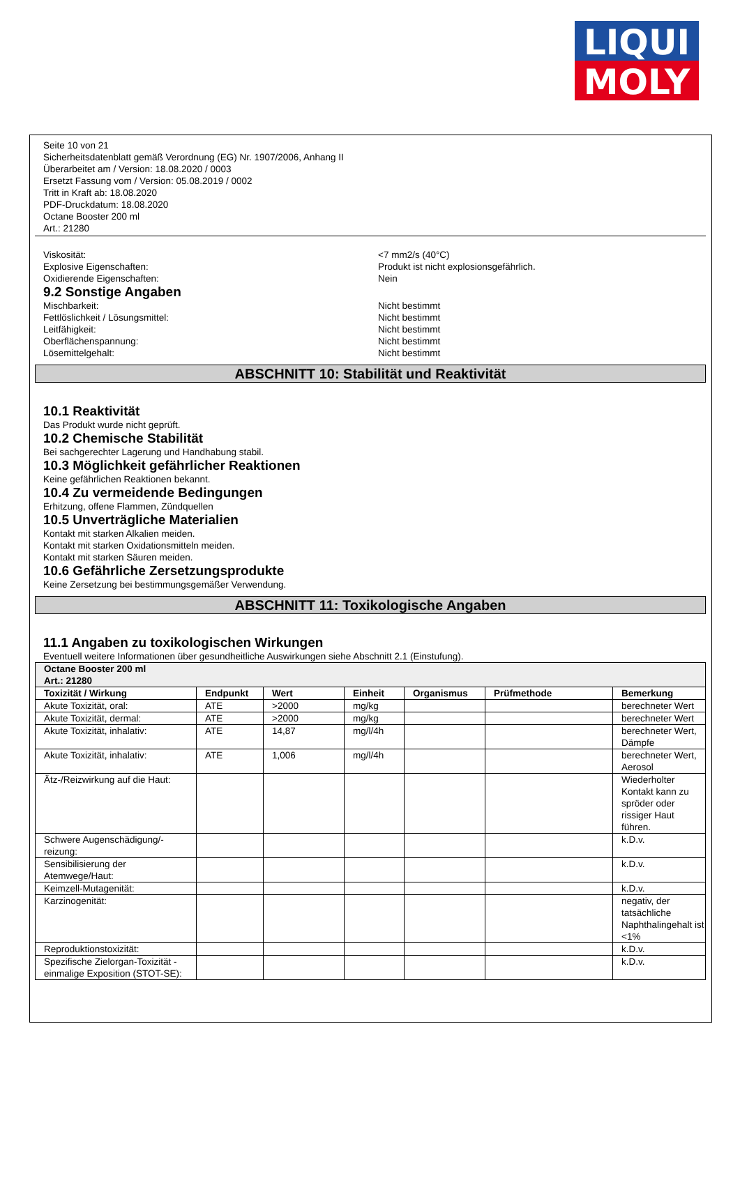LIQUI
MOLY
Seite 10 von 21
Sicherheitsdatenblatt gemäß Verordnung (EG) Nr. 1907/2006, Anhang II
Überarbeitet am / Version: 18.08.2020 / 0003
Ersetzt Fassung vom / Version: 05.08.2019 / 0002
Tritt in Kraft ab: 18.08.2020
PDF-Druckdatum: 18.08.2020
Octane Booster 200 ml
Art.: 21280
Viskosität: <7 mm2/s (40°C)
Explosive Eigenschaften: Produkt ist nicht explosionsgefährlich.
Oxidierende Eigenschaften: Nein
9.2 Sonstige Angaben
Mischbarkeit: Nicht bestimmt
Fettlöslichkeit / Lösungsmittel: Nicht bestimmt
Leitfähigkeit: Nicht bestimmt
Oberflächenspannung: Nicht bestimmt
Lösemittelgehalt: Nicht bestimmt
ABSCHNITT 10: Stabilität und Reaktivität
10.1 Reaktivität
Das Produkt wurde nicht geprüft.
10.2 Chemische Stabilität
Bei sachgerechter Lagerung und Handhabung stabil.
10.3 Möglichkeit gefährlicher Reaktionen
Keine gefährlichen Reaktionen bekannt.
10.4 Zu vermeidende Bedingungen
Erhitzung, offene Flammen, Zündquellen
10.5 Unverträgliche Materialien
Kontakt mit starken Alkalien meiden.
Kontakt mit starken Oxidationsmitteln meiden.
Kontakt mit starken Säuren meiden.
10.6 Gefährliche Zersetzungsprodukte
Keine Zersetzung bei bestimmungsgemäßer Verwendung.
ABSCHNITT 11: Toxikologische Angaben
11.1 Angaben zu toxikologischen Wirkungen
Eventuell weitere Informationen über gesundheitliche Auswirkungen siehe Abschnitt 2.1 (Einstufung).
| Octane Booster 200 ml Art.: 21280 | | | | | | |
| --- | --- | --- | --- | --- | --- | --- |
| Toxizität / Wirkung | Endpunkt | Wert | Einheit | Organismus | Prüfmethode | Bemerkung |
| Akute Toxizität, oral: | ATE | >2000 | mg/kg | | | berechneter Wert |
| Akute Toxizität, dermal: | ATE | >2000 | mg/kg | | | berechneter Wert |
| Akute Toxizität, inhalativ: | ATE | 14,87 | mg/l/4h | | | berechneter Wert, Dämpfe |
| Akute Toxizität, inhalativ: | ATE | 1,006 | mg/l/4h | | | berechneter Wert, Aerosol |
| Ätz-/Reizwirkung auf die Haut: | | | | | | Wiederholter Kontakt kann zu spröder oder rissiger Haut führen. |
| Schwere Augenschädigung/-reizung: | | | | | | k.D.v. |
| Sensibilisierung der Atemwege/Haut: | | | | | | k.D.v. |
| Keimzell-Mutagenität: | | | | | | k.D.v. |
| Karzinogenität: | | | | | | negativ, der tatsächliche Naphthalingehalt ist <1% |
| Reproduktionstoxizität: | | | | | | k.D.v. |
| Spezifische Zielorgan-Toxizität - einmalige Exposition (STOT-SE): | | | | | | k.D.v. |